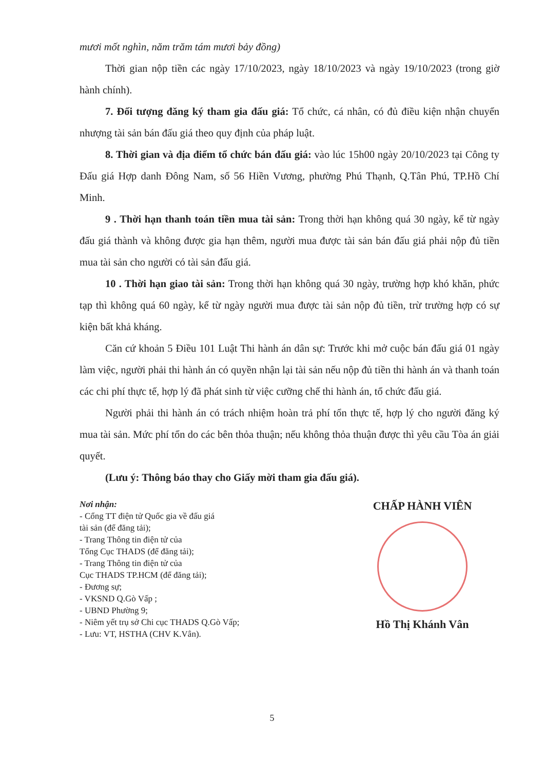mươi mốt nghìn, năm trăm tám mươi bảy đồng)
Thời gian nộp tiền các ngày 17/10/2023, ngày 18/10/2023 và ngày 19/10/2023 (trong giờ hành chính).
7. Đối tượng đăng ký tham gia đấu giá: Tổ chức, cá nhân, có đủ điều kiện nhận chuyển nhượng tài sản bán đấu giá theo quy định của pháp luật.
8. Thời gian và địa điểm tổ chức bán đấu giá: vào lúc 15h00 ngày 20/10/2023 tại Công ty Đấu giá Hợp danh Đông Nam, số 56 Hiền Vương, phường Phú Thạnh, Q.Tân Phú, TP.Hồ Chí Minh.
9 . Thời hạn thanh toán tiền mua tài sản: Trong thời hạn không quá 30 ngày, kể từ ngày đấu giá thành và không được gia hạn thêm, người mua được tài sản bán đấu giá phải nộp đủ tiền mua tài sản cho người có tài sản đấu giá.
10 . Thời hạn giao tài sản: Trong thời hạn không quá 30 ngày, trường hợp khó khăn, phức tạp thì không quá 60 ngày, kể từ ngày người mua được tài sản nộp đủ tiền, trừ trường hợp có sự kiện bất khả kháng.
Căn cứ khoản 5 Điều 101 Luật Thi hành án dân sự: Trước khi mở cuộc bán đấu giá 01 ngày làm việc, người phải thi hành án có quyền nhận lại tài sản nếu nộp đủ tiền thi hành án và thanh toán các chi phí thực tế, hợp lý đã phát sinh từ việc cưỡng chế thi hành án, tổ chức đấu giá.
Người phải thi hành án có trách nhiệm hoàn trả phí tổn thực tế, hợp lý cho người đăng ký mua tài sản. Mức phí tổn do các bên thỏa thuận; nếu không thỏa thuận được thì yêu cầu Tòa án giải quyết.
(Lưu ý: Thông báo thay cho Giấy mời tham gia đấu giá).
Nơi nhận:
- Cổng TT điện tử Quốc gia về đấu giá
tài sản (để đăng tải);
- Trang Thông tin điện tử của
Tổng Cục THADS (để đăng tải);
- Trang Thông tin điện tử của
Cục THADS TP.HCM (để đăng tải);
- Đương sự;
- VKSND Q.Gò Vấp ;
- UBND Phường 9;
- Niêm yết trụ sở Chi cục THADS Q.Gò Vấp;
- Lưu: VT, HSTHA (CHV K.Vân).
CHẤP HÀNH VIÊN
Hồ Thị Khánh Vân
5